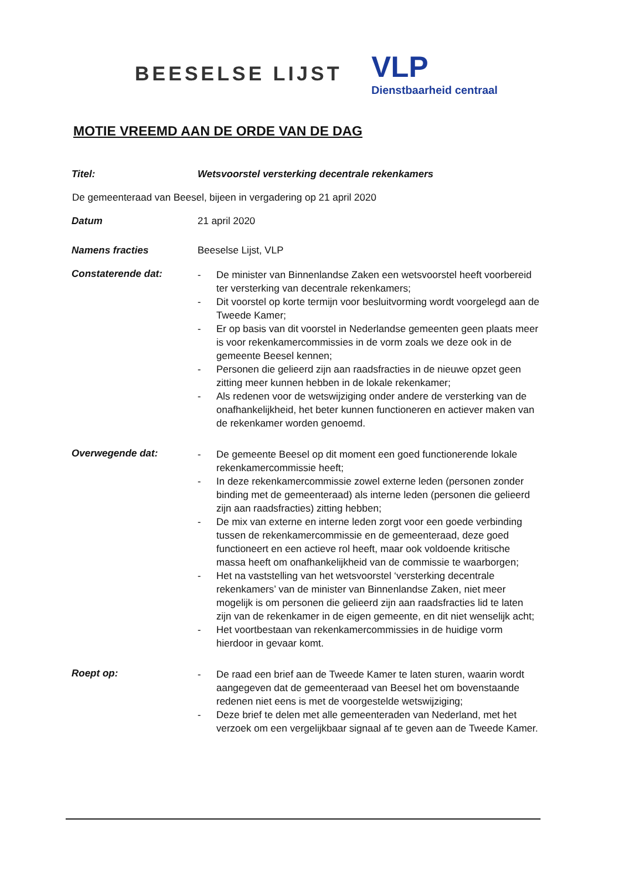BEESELSE LIJST
VLP
Dienstbaarheid centraal
MOTIE VREEMD AAN DE ORDE VAN DE DAG
Titel: Wetsvoorstel versterking decentrale rekenkamers
De gemeenteraad van Beesel, bijeen in vergadering op 21 april 2020
Datum 21 april 2020
Namens fracties Beeselse Lijst, VLP
Constaterende dat:
- De minister van Binnenlandse Zaken een wetsvoorstel heeft voorbereid ter versterking van decentrale rekenkamers;
- Dit voorstel op korte termijn voor besluitvorming wordt voorgelegd aan de Tweede Kamer;
- Er op basis van dit voorstel in Nederlandse gemeenten geen plaats meer is voor rekenkamercommissies in de vorm zoals we deze ook in de gemeente Beesel kennen;
- Personen die gelieerd zijn aan raadsfracties in de nieuwe opzet geen zitting meer kunnen hebben in de lokale rekenkamer;
- Als redenen voor de wetswijziging onder andere de versterking van de onafhankelijkheid, het beter kunnen functioneren en actiever maken van de rekenkamer worden genoemd.
Overwegende dat:
- De gemeente Beesel op dit moment een goed functionerende lokale rekenkamercommissie heeft;
- In deze rekenkamercommissie zowel externe leden (personen zonder binding met de gemeenteraad) als interne leden (personen die gelieerd zijn aan raadsfracties) zitting hebben;
- De mix van externe en interne leden zorgt voor een goede verbinding tussen de rekenkamercommissie en de gemeenteraad, deze goed functioneert en een actieve rol heeft, maar ook voldoende kritische massa heeft om onafhankelijkheid van de commissie te waarborgen;
- Het na vaststelling van het wetsvoorstel ‘versterking decentrale rekenkamers’ van de minister van Binnenlandse Zaken, niet meer mogelijk is om personen die gelieerd zijn aan raadsfracties lid te laten zijn van de rekenkamer in de eigen gemeente, en dit niet wenselijk acht;
- Het voortbestaan van rekenkamercommissies in de huidige vorm hierdoor in gevaar komt.
Roept op:
- De raad een brief aan de Tweede Kamer te laten sturen, waarin wordt aangegeven dat de gemeenteraad van Beesel het om bovenstaande redenen niet eens is met de voorgestelde wetswijziging;
- Deze brief te delen met alle gemeenteraden van Nederland, met het verzoek om een vergelijkbaar signaal af te geven aan de Tweede Kamer.